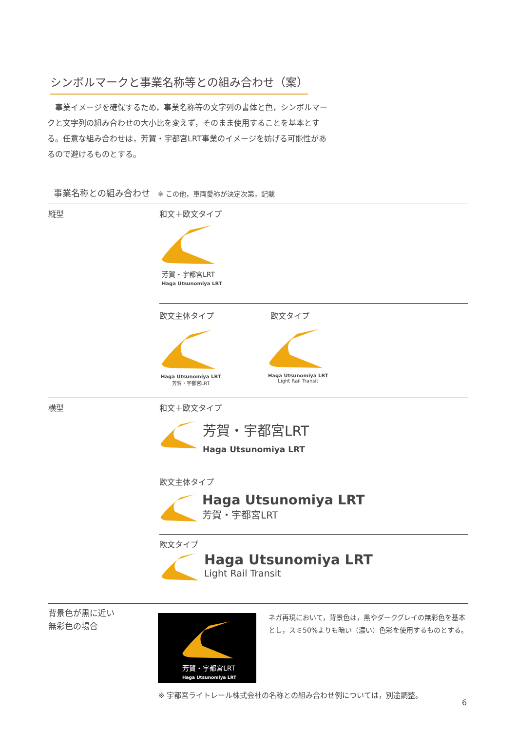シンボルマークと事業名称等との組み合わせ（案）
　事業イメージを確保するため，事業名称等の文字列の書体と色，シンボルマークと文字列の組み合わせの大小比を変えず，そのまま使用することを基本とする。任意な組み合わせは，芳賀・宇都宮LRT事業のイメージを妨げる可能性があるので避けるものとする。
事業名称との組み合わせ ※ この他，車両愛称が決定次第，記載
縦型 和文＋欧文タイプ
芳賀・宇都宮LRT
Haga Utsunomiya LRT
欧文主体タイプ 欧文タイプ
Haga Utsunomiya LRT
芳賀・宇都宮LRT
Haga Utsunomiya LRT
Light Rail Transit
横型 和文＋欧文タイプ
芳賀・宇都宮LRT
Haga Utsunomiya LRT
欧文主体タイプ
Haga Utsunomiya LRT
芳賀・宇都宮LRT
欧文タイプ
Haga Utsunomiya LRT
Light Rail Transit
背景色が黒に近い
無彩色の場合
芳賀・宇都宮LRT
Haga Utsunomiya LRT
ネガ再現において，背景色は，黒やダークグレイの無彩色を基本とし，スミ50%よりも暗い（濃い）色彩を使用するものとする。
※ 宇都宮ライトレール株式会社の名称との組み合わせ例については，別途調整。
6